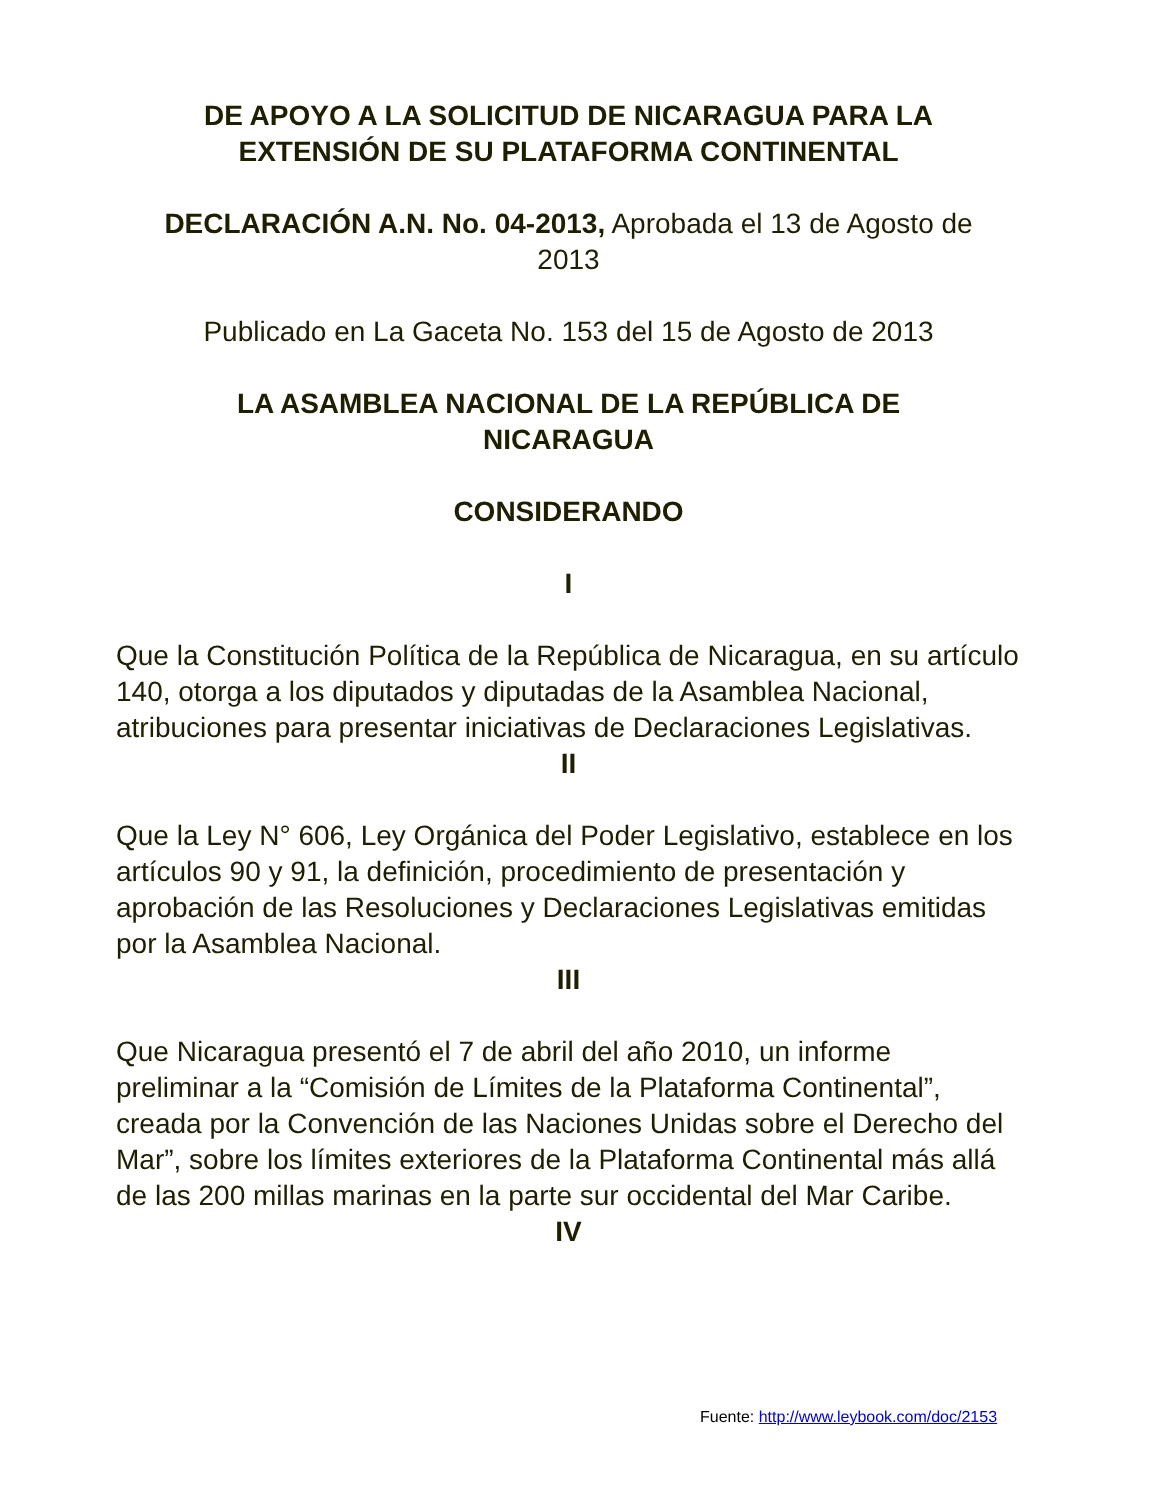DE APOYO A LA SOLICITUD DE NICARAGUA PARA LA
EXTENSIÓN DE SU PLATAFORMA CONTINENTAL
DECLARACIÓN A.N. No. 04-2013, Aprobada el 13 de Agosto de
2013
Publicado en La Gaceta No. 153 del 15 de Agosto de 2013
LA ASAMBLEA NACIONAL DE LA REPÚBLICA DE
NICARAGUA
CONSIDERANDO
I
Que la Constitución Política de la República de Nicaragua, en su artículo 140, otorga a los diputados y diputadas de la Asamblea Nacional, atribuciones para presentar iniciativas de Declaraciones Legislativas.
II
Que la Ley N° 606, Ley Orgánica del Poder Legislativo, establece en los artículos 90 y 91, la definición, procedimiento de presentación y aprobación de las Resoluciones y Declaraciones Legislativas emitidas por la Asamblea Nacional.
III
Que Nicaragua presentó el 7 de abril del año 2010, un informe preliminar a la “Comisión de Límites de la Plataforma Continental”, creada por la Convención de las Naciones Unidas sobre el Derecho del Mar”, sobre los límites exteriores de la Plataforma Continental más allá de las 200 millas marinas en la parte sur occidental del Mar Caribe.
IV
Fuente: http://www.leybook.com/doc/2153